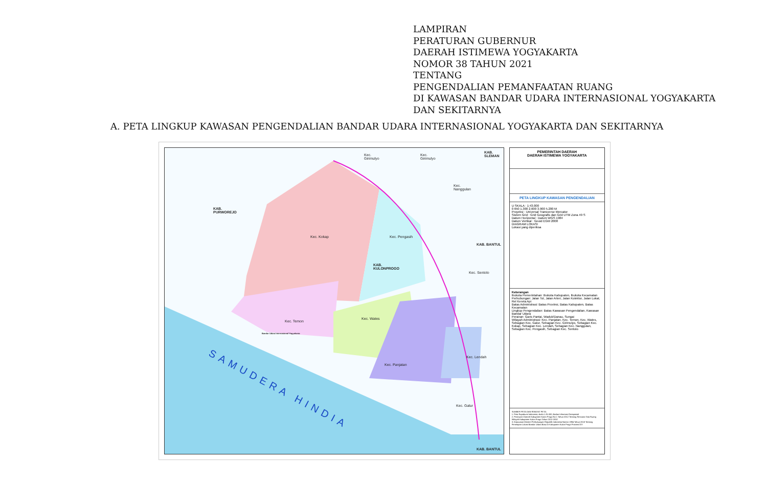LAMPIRAN
PERATURAN GUBERNUR
DAERAH ISTIMEWA YOGYAKARTA
NOMOR 38 TAHUN 2021
TENTANG
PENGENDALIAN PEMANFAATAN RUANG
DI KAWASAN BANDAR UDARA INTERNASIONAL YOGYAKARTA
DAN SEKITARNYA
A. PETA LINGKUP KAWASAN PENGENDALIAN BANDAR UDARA INTERNASIONAL YOGYAKARTA DAN SEKITARNYA
KAB.
PURWOREJO
Kec. Kokap Kec. Pengasih
KAB.
KULONPROGO
Kec. Temon
Kec. Wates
Kec. Panjatan
Kec. Lendah
Kec. Galur
Kec. Sentolo
KAB. BANTUL
KAB.
SLEMAN Kec.
Girimulyo
Kec.
Girimulyo
Kec.
Nanggulan
Bandar Udara Internasional Yogyakarta
SAMUDERA HINDIA
KAB. BANTUL
PEMERINTAH DAERAH
DAERAH ISTIMEWA YOGYAKARTA
PETA LINGKUP KAWASAN PENGENDALIAN
U SKALA : 1:43.000
0 650 1.300 2.600 3.900 5.200 M
Proyeksi : Universal Transverse Mercator
Sistem Grid : Grid Geografis dan Grid UTM Zona 49 S
Datum Horizontal : Datum WGS 1984
Datum Vertikal : Geoid EGM 2008
DIAGRAM LOKASI
Lokasi yang diperiksa
Keterangan
Ibukota Pemerintahan: Ibukota Kabupaten, Ibukota Kecamatan
Perhubungan: Jalan Tol, Jalan Arteri, Jalan Kolektor, Jalan Lokal, Rel Kereta Api
Batas Administrasi: Batas Provinsi, Batas Kabupaten, Batas Kecamatan
Lingkup Pengendalian: Batas Kawasan Pengendalian, Kawasan Bandar Udara
Perairan: Garis Pantai, Waduk/Danau, Sungai
Wilayah Administrasi: Kec. Panjatan, Kec. Temon, Kec. Wates, Sebagian Kec. Galur, Sebagian Kec. Girimulyo, Sebagian Kec. Kokap, Sebagian Kec. Lendah, Sebagian Kec. Nanggulan, Sebagian Kec. Pengasih, Sebagian Kec. Sentolo
SUMBER PETA DAN RIWAYAT PETA:
1. Peta Rupabumi Indonesia, skala 1:25.000, Badan Informasi Geospasial
2. Peraturan Daerah Kabupaten Kulon Progo No 1 Tahun 2012 Tentang Rencana Tata Ruang Wilayah Kabupaten Kulon Progo Tahun 2012-2032
3. Keputusan Menteri Perhubungan Republik Indonesia Nomor 1994 Tahun 2018 Tentang Penetapan Lokasi Bandar Udara Baru Di Kabupaten Kulon Progo Provinsi DIY